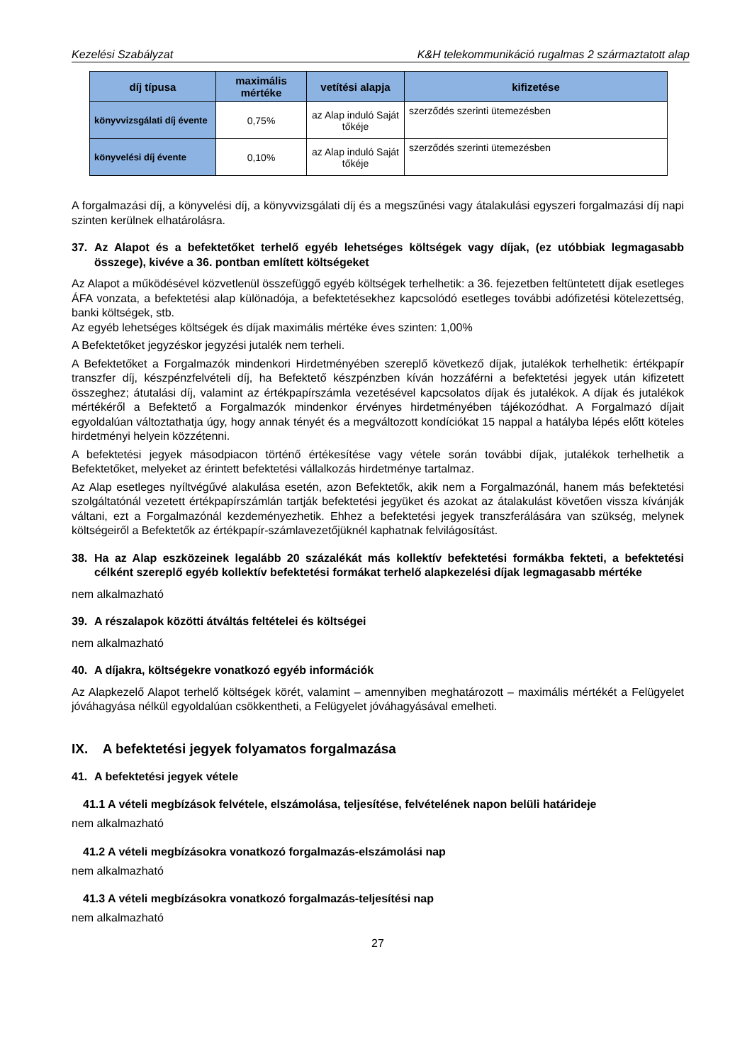Kezelési Szabályzat K&H telekommunikáció rugalmas 2 származtatott alap
| díj típusa | maximális mértéke | vetítési alapja | kifizetése |
| --- | --- | --- | --- |
| könyvvizsgálati díj évente | 0,75% | az Alap induló Saját tőkéje | szerződés szerinti ütemezésben |
| könyvelési díj évente | 0,10% | az Alap induló Saját tőkéje | szerződés szerinti ütemezésben |
A forgalmazási díj, a könyvelési díj, a könyvvizsgálati díj és a megszűnési vagy átalakulási egyszeri forgalmazási díj napi szinten kerülnek elhatárolásra.
37. Az Alapot és a befektetőket terhelő egyéb lehetséges költségek vagy díjak, (ez utóbbiak legmagasabb összege), kivéve a 36. pontban említett költségeket
Az Alapot a működésével közvetlenül összefüggő egyéb költségek terhelhetik: a 36. fejezetben feltüntetett díjak esetleges ÁFA vonzata, a befektetési alap különadója, a befektetésekhez kapcsolódó esetleges további adófizetési kötelezettség, banki költségek, stb.
Az egyéb lehetséges költségek és díjak maximális mértéke éves szinten: 1,00%
A Befektetőket jegyzéskor jegyzési jutalék nem terheli.
A Befektetőket a Forgalmazók mindenkori Hirdetményében szereplő következő díjak, jutalékok terhelhetik: értékpapír transzfer díj, készpénzfelvételi díj, ha Befektető készpénzben kíván hozzáférni a befektetési jegyek után kifizetett összeghez; átutalási díj, valamint az értékpapírszámla vezetésével kapcsolatos díjak és jutalékok. A díjak és jutalékok mértékéről a Befektető a Forgalmazók mindenkor érvényes hirdetményében tájékozódhat. A Forgalmazó díjait egyoldalúan változtathatja úgy, hogy annak tényét és a megváltozott kondíciókat 15 nappal a hatályba lépés előtt köteles hirdetményi helyein közzétenni.
A befektetési jegyek másodpiacon történő értékesítése vagy vétele során további díjak, jutalékok terhelhetik a Befektetőket, melyeket az érintett befektetési vállalkozás hirdetménye tartalmaz.
Az Alap esetleges nyíltvégűvé alakulása esetén, azon Befektetők, akik nem a Forgalmazónál, hanem más befektetési szolgáltatónál vezetett értékpapírszámlán tartják befektetési jegyüket és azokat az átalakulást követően vissza kívánják váltani, ezt a Forgalmazónál kezdeményezhetik. Ehhez a befektetési jegyek transzferálására van szükség, melynek költségeiről a Befektetők az értékpapír-számlavezetőjüknél kaphatnak felvilágosítást.
38. Ha az Alap eszközeinek legalább 20 százalékát más kollektív befektetési formákba fekteti, a befektetési célként szereplő egyéb kollektív befektetési formákat terhelő alapkezelési díjak legmagasabb mértéke
nem alkalmazható
39. A részalapok közötti átváltás feltételei és költségei
nem alkalmazható
40. A díjakra, költségekre vonatkozó egyéb információk
Az Alapkezelő Alapot terhelő költségek körét, valamint – amennyiben meghatározott – maximális mértékét a Felügyelet jóváhagyása nélkül egyoldalúan csökkentheti, a Felügyelet jóváhagyásával emelheti.
IX. A befektetési jegyek folyamatos forgalmazása
41. A befektetési jegyek vétele
41.1 A vételi megbízások felvétele, elszámolása, teljesítése, felvételének napon belüli határideje
nem alkalmazható
41.2 A vételi megbízásokra vonatkozó forgalmazás-elszámolási nap
nem alkalmazható
41.3 A vételi megbízásokra vonatkozó forgalmazás-teljesítési nap
nem alkalmazható
27